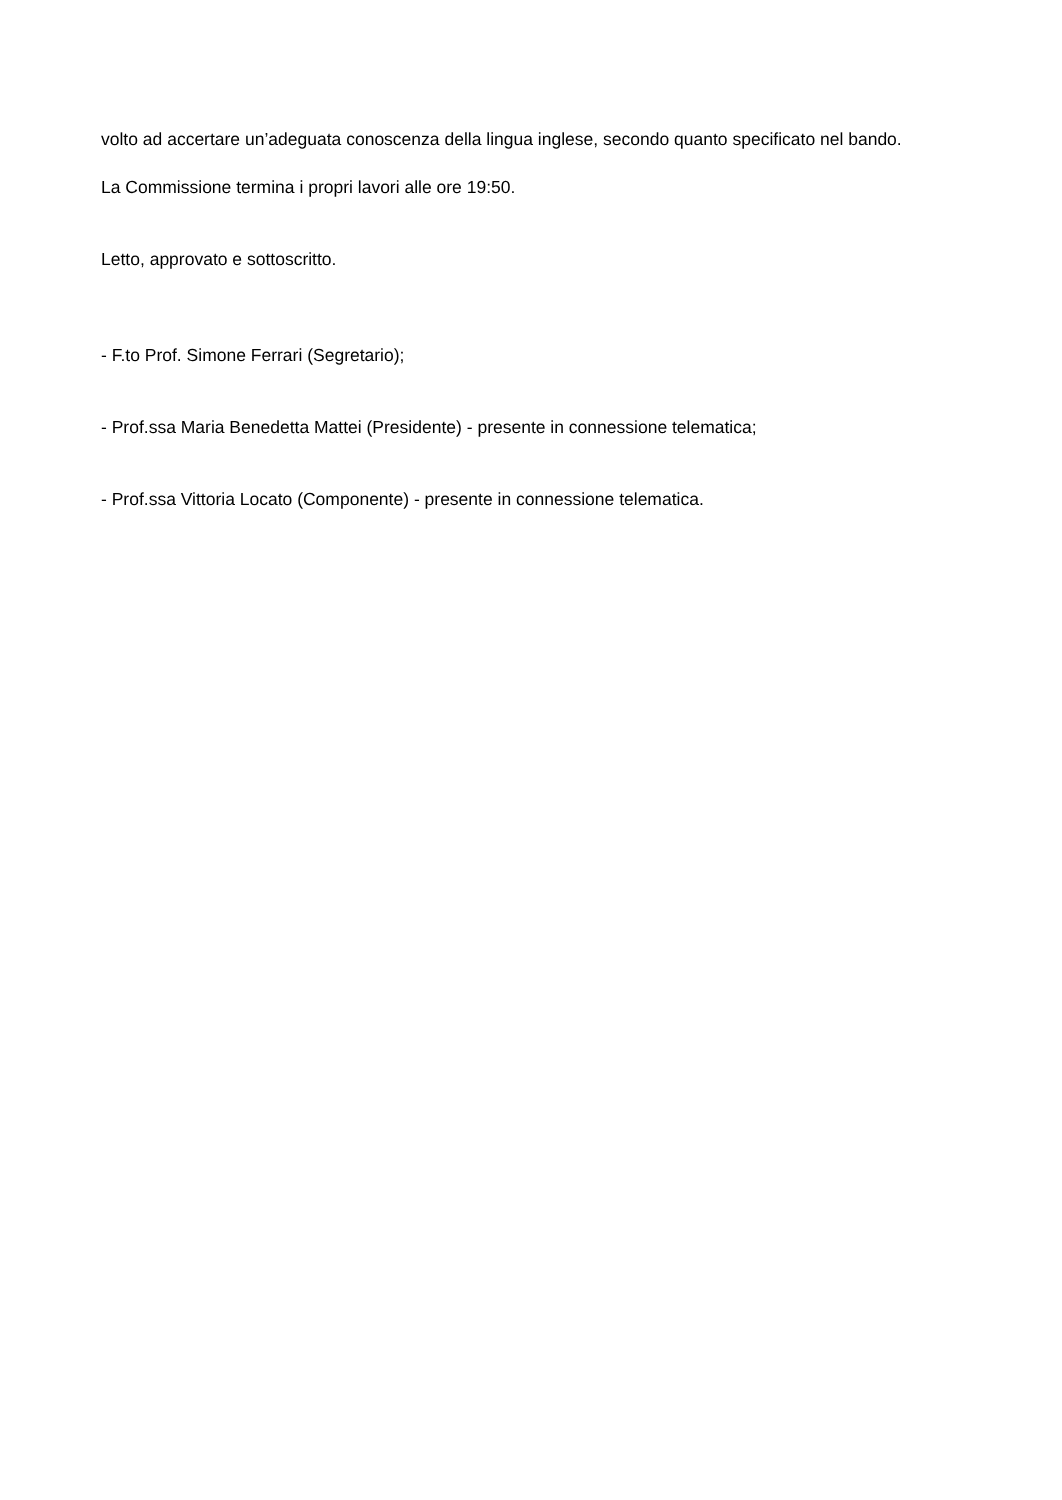volto ad accertare un’adeguata conoscenza della lingua inglese, secondo quanto specificato nel bando.
La Commissione termina i propri lavori alle ore 19:50.
Letto, approvato e sottoscritto.
- F.to Prof. Simone Ferrari (Segretario);
- Prof.ssa Maria Benedetta Mattei (Presidente) - presente in connessione telematica;
- Prof.ssa Vittoria Locato (Componente) - presente in connessione telematica.